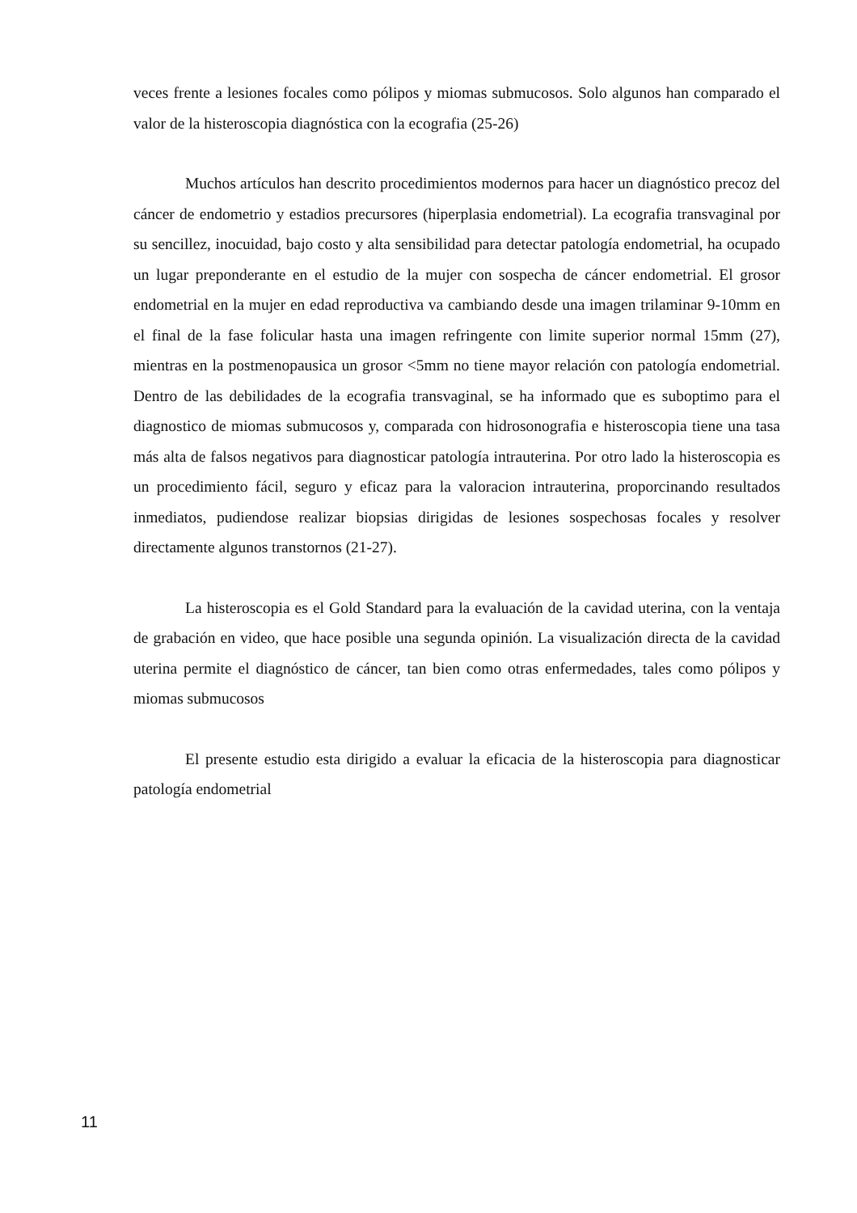veces frente a lesiones focales como pólipos y miomas submucosos. Solo algunos han comparado el valor de la histeroscopia diagnóstica con la ecografia (25-26)
Muchos artículos han descrito procedimientos modernos para hacer un diagnóstico precoz del cáncer de endometrio y estadios precursores (hiperplasia endometrial). La ecografia transvaginal por su sencillez, inocuidad, bajo costo y alta sensibilidad para detectar patología endometrial, ha ocupado un lugar preponderante en el estudio de la mujer con sospecha de cáncer endometrial. El grosor endometrial en la mujer en edad reproductiva va cambiando desde una imagen trilaminar 9-10mm en el final de la fase folicular hasta una imagen refringente con limite superior normal 15mm (27), mientras en la postmenopausica un grosor <5mm no tiene mayor relación con patología endometrial. Dentro de las debilidades de la ecografia transvaginal, se ha informado que es suboptimo para el diagnostico de miomas submucosos y, comparada con hidrosonografia e histeroscopia tiene una tasa más alta de falsos negativos para diagnosticar patología intrauterina. Por otro lado la histeroscopia es un procedimiento fácil, seguro y eficaz para la valoracion intrauterina, proporcinando resultados inmediatos, pudiendose realizar biopsias dirigidas de lesiones sospechosas focales y resolver directamente algunos transtornos (21-27).
La histeroscopia es el Gold Standard para la evaluación de la cavidad uterina, con la ventaja de grabación en video, que hace posible una segunda opinión. La visualización directa de la cavidad uterina permite el diagnóstico de cáncer, tan bien como otras enfermedades, tales como pólipos y miomas submucosos
El presente estudio esta dirigido a evaluar la eficacia de la histeroscopia para diagnosticar patología endometrial
11